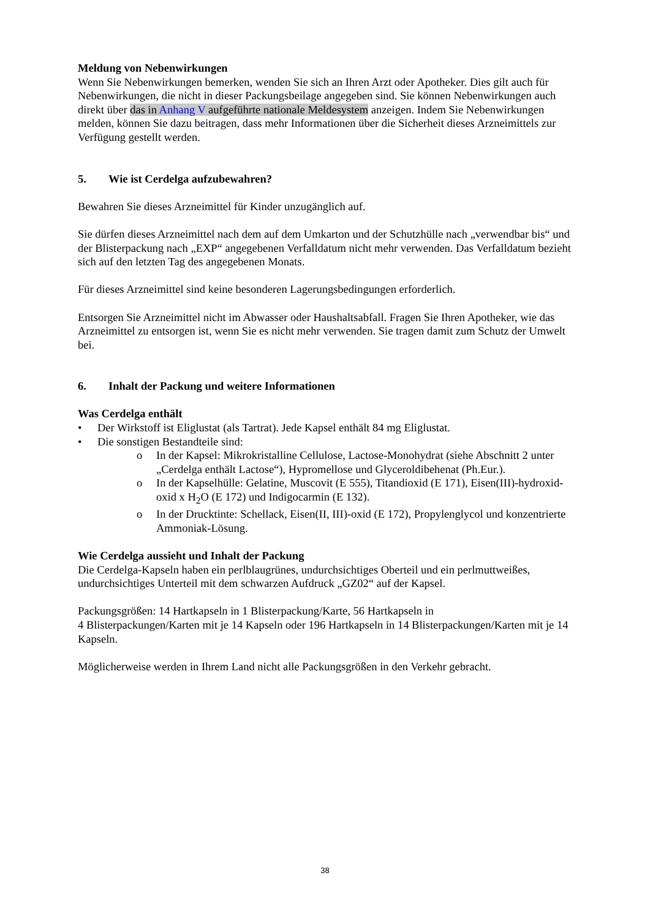Meldung von Nebenwirkungen
Wenn Sie Nebenwirkungen bemerken, wenden Sie sich an Ihren Arzt oder Apotheker. Dies gilt auch für Nebenwirkungen, die nicht in dieser Packungsbeilage angegeben sind. Sie können Nebenwirkungen auch direkt über das in Anhang V aufgeführte nationale Meldesystem anzeigen. Indem Sie Nebenwirkungen melden, können Sie dazu beitragen, dass mehr Informationen über die Sicherheit dieses Arzneimittels zur Verfügung gestellt werden.
5. Wie ist Cerdelga aufzubewahren?
Bewahren Sie dieses Arzneimittel für Kinder unzugänglich auf.
Sie dürfen dieses Arzneimittel nach dem auf dem Umkarton und der Schutzhülle nach „verwendbar bis“ und der Blisterpackung nach „EXP“ angegebenen Verfalldatum nicht mehr verwenden. Das Verfalldatum bezieht sich auf den letzten Tag des angegebenen Monats.
Für dieses Arzneimittel sind keine besonderen Lagerungsbedingungen erforderlich.
Entsorgen Sie Arzneimittel nicht im Abwasser oder Haushaltsabfall. Fragen Sie Ihren Apotheker, wie das Arzneimittel zu entsorgen ist, wenn Sie es nicht mehr verwenden. Sie tragen damit zum Schutz der Umwelt bei.
6. Inhalt der Packung und weitere Informationen
Was Cerdelga enthält
• Der Wirkstoff ist Eliglustat (als Tartrat). Jede Kapsel enthält 84 mg Eliglustat.
• Die sonstigen Bestandteile sind:
o In der Kapsel: Mikrokristalline Cellulose, Lactose-Monohydrat (siehe Abschnitt 2 unter „Cerdelga enthält Lactose“), Hypromellose und Glyceroldibehenat (Ph.Eur.).
o In der Kapselhülle: Gelatine, Muscovit (E 555), Titandioxid (E 171), Eisen(III)-hydroxid-oxid x H<sub>2</sub>O (E 172) und Indigocarmin (E 132).
o In der Drucktinte: Schellack, Eisen(II, III)-oxid (E 172), Propylenglycol und konzentrierte Ammoniak-Lösung.
Wie Cerdelga aussieht und Inhalt der Packung
Die Cerdelga-Kapseln haben ein perlblaugrünes, undurchsichtiges Oberteil und ein perlmuttweißes, undurchsichtiges Unterteil mit dem schwarzen Aufdruck „GZ02“ auf der Kapsel.
Packungsgrößen: 14 Hartkapseln in 1 Blisterpackung/Karte, 56 Hartkapseln in
4 Blisterpackungen/Karten mit je 14 Kapseln oder 196 Hartkapseln in 14 Blisterpackungen/Karten mit je 14 Kapseln.
Möglicherweise werden in Ihrem Land nicht alle Packungsgrößen in den Verkehr gebracht.
38